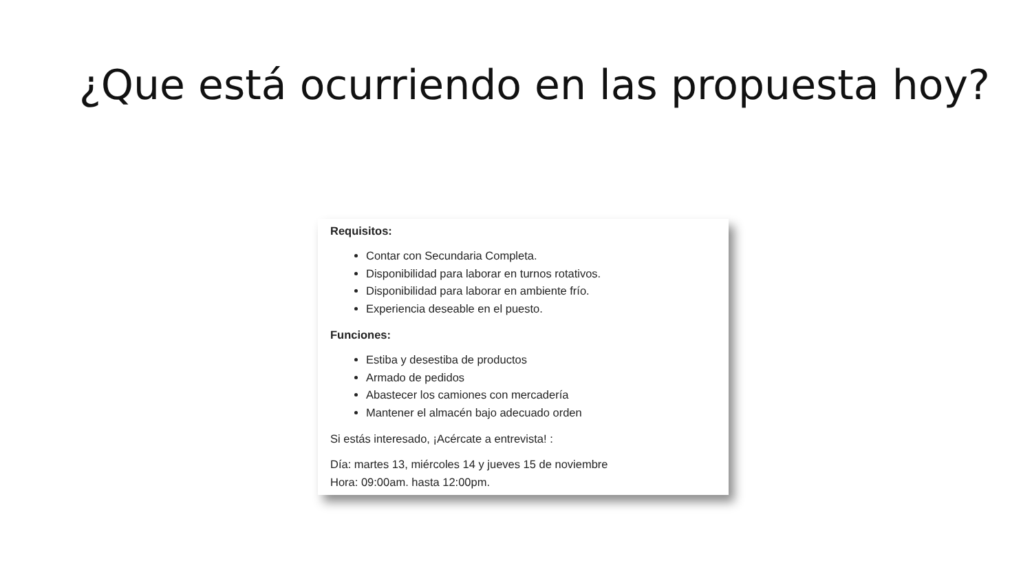¿Que está ocurriendo en las propuesta hoy?
Requisitos:
Contar con Secundaria Completa.
Disponibilidad para laborar en turnos rotativos.
Disponibilidad para laborar en ambiente frío.
Experiencia deseable en el puesto.
Funciones:
Estiba y desestiba de productos
Armado de pedidos
Abastecer los camiones con mercadería
Mantener el almacén bajo adecuado orden
Si estás interesado, ¡Acércate a entrevista! :
Día: martes 13, miércoles 14 y jueves 15 de noviembre
Hora: 09:00am. hasta 12:00pm.